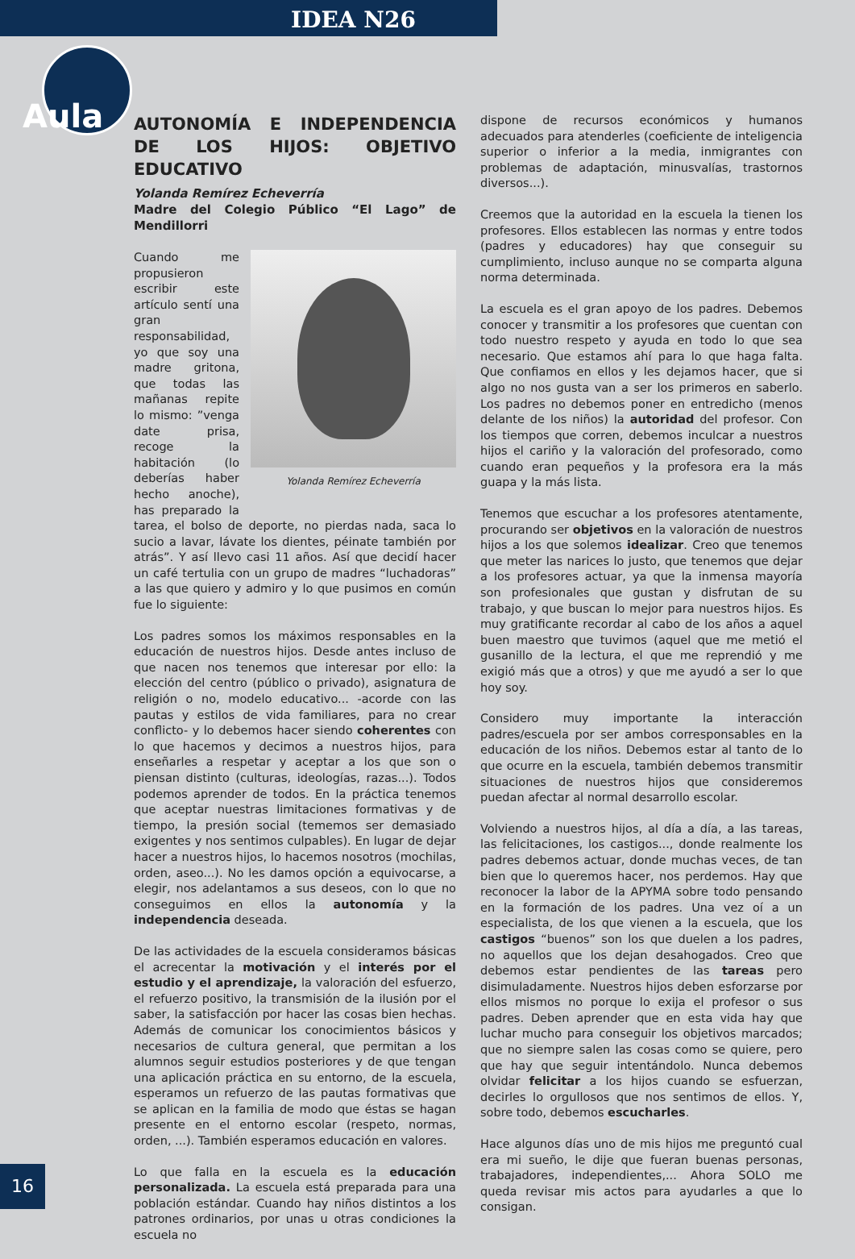IDEA N26
Aula
AUTONOMÍA E INDEPENDENCIA DE LOS HIJOS: OBJETIVO EDUCATIVO
Yolanda Remírez Echeverría
Madre del Colegio Público “El Lago” de Mendillorri
Yolanda Remírez Echeverría
Cuando me propusieron escribir este artículo sentí una gran responsabilidad, yo que soy una madre gritona, que todas las mañanas repite lo mismo: ”venga date prisa, recoge la habitación (lo deberías haber hecho anoche), has preparado la tarea, el bolso de deporte, no pierdas nada, saca lo sucio a lavar, lávate los dientes, péinate también por atrás”. Y así llevo casi 11 años. Así que decidí hacer un café tertulia con un grupo de madres “luchadoras” a las que quiero y admiro y lo que pusimos en común fue lo siguiente:
Los padres somos los máximos responsables en la educación de nuestros hijos. Desde antes incluso de que nacen nos tenemos que interesar por ello: la elección del centro (público o privado), asignatura de religión o no, modelo educativo... -acorde con las pautas y estilos de vida familiares, para no crear conflicto- y lo debemos hacer siendo coherentes con lo que hacemos y decimos a nuestros hijos, para enseñarles a respetar y aceptar a los que son o piensan distinto (culturas, ideologías, razas...). Todos podemos aprender de todos. En la práctica tenemos que aceptar nuestras limitaciones formativas y de tiempo, la presión social (tememos ser demasiado exigentes y nos sentimos culpables). En lugar de dejar hacer a nuestros hijos, lo hacemos nosotros (mochilas, orden, aseo...). No les damos opción a equivocarse, a elegir, nos adelantamos a sus deseos, con lo que no conseguimos en ellos la autonomía y la independencia deseada.
De las actividades de la escuela consideramos básicas el acrecentar la motivación y el interés por el estudio y el aprendizaje, la valoración del esfuerzo, el refuerzo positivo, la transmisión de la ilusión por el saber, la satisfacción por hacer las cosas bien hechas. Además de comunicar los conocimientos básicos y necesarios de cultura general, que permitan a los alumnos seguir estudios posteriores y de que tengan una aplicación práctica en su entorno, de la escuela, esperamos un refuerzo de las pautas formativas que se aplican en la familia de modo que éstas se hagan presente en el entorno escolar (respeto, normas, orden, ...). También esperamos educación en valores.
Lo que falla en la escuela es la educación personalizada. La escuela está preparada para una población estándar. Cuando hay niños distintos a los patrones ordinarios, por unas u otras condiciones la escuela no
dispone de recursos económicos y humanos adecuados para atenderles (coeficiente de inteligencia superior o inferior a la media, inmigrantes con problemas de adaptación, minusvalías, trastornos diversos...).
Creemos que la autoridad en la escuela la tienen los profesores. Ellos establecen las normas y entre todos (padres y educadores) hay que conseguir su cumplimiento, incluso aunque no se comparta alguna norma determinada.
La escuela es el gran apoyo de los padres. Debemos conocer y transmitir a los profesores que cuentan con todo nuestro respeto y ayuda en todo lo que sea necesario. Que estamos ahí para lo que haga falta. Que confiamos en ellos y les dejamos hacer, que si algo no nos gusta van a ser los primeros en saberlo. Los padres no debemos poner en entredicho (menos delante de los niños) la autoridad del profesor. Con los tiempos que corren, debemos inculcar a nuestros hijos el cariño y la valoración del profesorado, como cuando eran pequeños y la profesora era la más guapa y la más lista.
Tenemos que escuchar a los profesores atentamente, procurando ser objetivos en la valoración de nuestros hijos a los que solemos idealizar. Creo que tenemos que meter las narices lo justo, que tenemos que dejar a los profesores actuar, ya que la inmensa mayoría son profesionales que gustan y disfrutan de su trabajo, y que buscan lo mejor para nuestros hijos. Es muy gratificante recordar al cabo de los años a aquel buen maestro que tuvimos (aquel que me metió el gusanillo de la lectura, el que me reprendió y me exigió más que a otros) y que me ayudó a ser lo que hoy soy.
Considero muy importante la interacción padres/escuela por ser ambos corresponsables en la educación de los niños. Debemos estar al tanto de lo que ocurre en la escuela, también debemos transmitir situaciones de nuestros hijos que consideremos puedan afectar al normal desarrollo escolar.
Volviendo a nuestros hijos, al día a día, a las tareas, las felicitaciones, los castigos..., donde realmente los padres debemos actuar, donde muchas veces, de tan bien que lo queremos hacer, nos perdemos. Hay que reconocer la labor de la APYMA sobre todo pensando en la formación de los padres. Una vez oí a un especialista, de los que vienen a la escuela, que los castigos “buenos” son los que duelen a los padres, no aquellos que los dejan desahogados. Creo que debemos estar pendientes de las tareas pero disimuladamente. Nuestros hijos deben esforzarse por ellos mismos no porque lo exija el profesor o sus padres. Deben aprender que en esta vida hay que luchar mucho para conseguir los objetivos marcados; que no siempre salen las cosas como se quiere, pero que hay que seguir intentándolo. Nunca debemos olvidar felicitar a los hijos cuando se esfuerzan, decirles lo orgullosos que nos sentimos de ellos. Y, sobre todo, debemos escucharles.
Hace algunos días uno de mis hijos me preguntó cual era mi sueño, le dije que fueran buenas personas, trabajadores, independientes,... Ahora SOLO me queda revisar mis actos para ayudarles a que lo consigan.
16